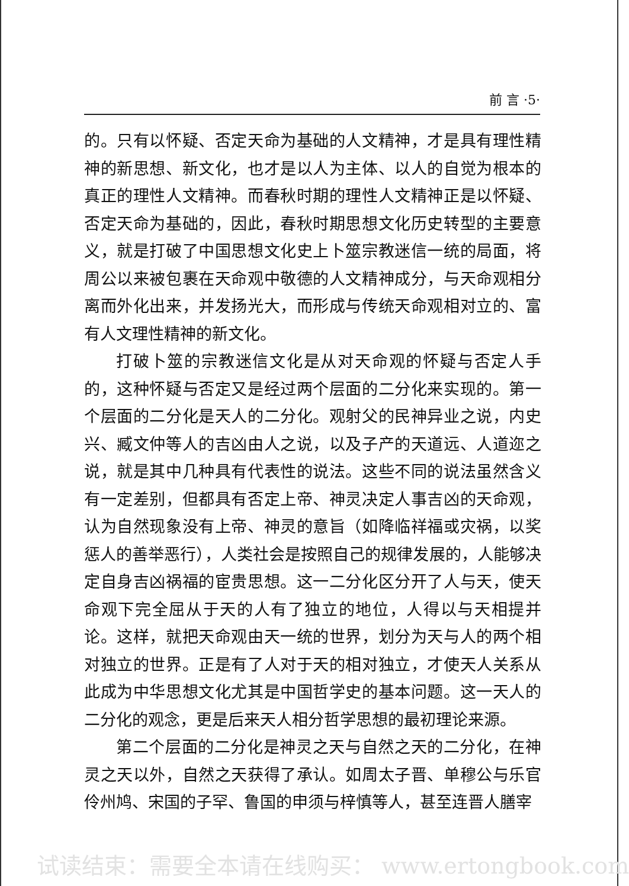前 言 ·5·
的。只有以怀疑、否定天命为基础的人文精神，才是具有理性精神的新思想、新文化，也才是以人为主体、以人的自觉为根本的真正的理性人文精神。而春秋时期的理性人文精神正是以怀疑、否定天命为基础的，因此，春秋时期思想文化历史转型的主要意义，就是打破了中国思想文化史上卜筮宗教迷信一统的局面，将周公以来被包裹在天命观中敬德的人文精神成分，与天命观相分离而外化出来，并发扬光大，而形成与传统天命观相对立的、富有人文理性精神的新文化。
打破卜筮的宗教迷信文化是从对天命观的怀疑与否定人手的，这种怀疑与否定又是经过两个层面的二分化来实现的。第一个层面的二分化是天人的二分化。观射父的民神异业之说，内史兴、臧文仲等人的吉凶由人之说，以及子产的天道远、人道迩之说，就是其中几种具有代表性的说法。这些不同的说法虽然含义有一定差别，但都具有否定上帝、神灵决定人事吉凶的天命观，认为自然现象没有上帝、神灵的意旨（如降临祥福或灾祸，以奖惩人的善举恶行），人类社会是按照自己的规律发展的，人能够决定自身吉凶祸福的宦贵思想。这一二分化区分开了人与天，使天命观下完全屈从于天的人有了独立的地位，人得以与天相提并论。这样，就把天命观由天一统的世界，划分为天与人的两个相对独立的世界。正是有了人对于天的相对独立，才使天人关系从此成为中华思想文化尤其是中国哲学史的基本问题。这一天人的二分化的观念，更是后来天人相分哲学思想的最初理论来源。
第二个层面的二分化是神灵之天与自然之天的二分化，在神灵之天以外，自然之天获得了承认。如周太子晋、单穆公与乐官伶州鸠、宋国的子罕、鲁国的申须与梓慎等人，甚至连晋人膳宰
试读结束：需要全本请在线购买： www.ertongbook.com